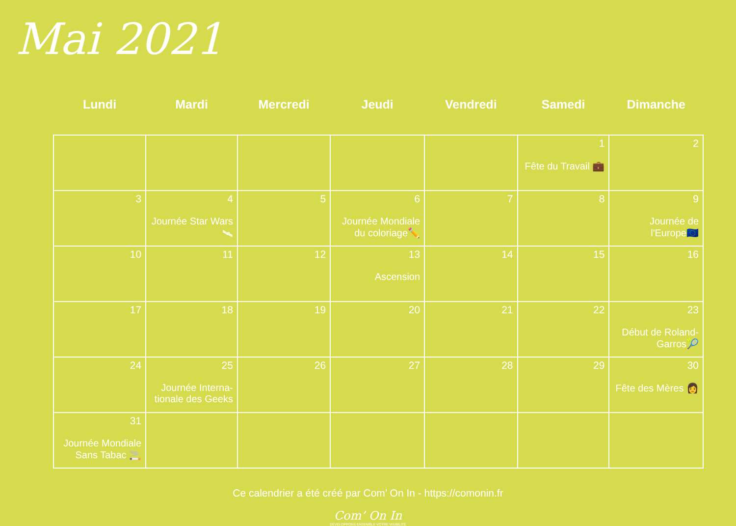Mai 2021
| Lundi | Mardi | Mercredi | Jeudi | Vendredi | Samedi | Dimanche |
| --- | --- | --- | --- | --- | --- | --- |
| | | | | | 1 Fête du Travail 💼 | 2 |
| 3 | 4 Journée Star Wars🛰 | 5 | 6 Journée Mondiale du coloriage✏️ | 7 | 8 | 9 Journée de l'Europe🇪🇺 |
| 10 | 11 | 12 | 13 Ascension | 14 | 15 | 16 |
| 17 | 18 | 19 | 20 | 21 | 22 | 23 Début de Roland-Garros🎾 |
| 24 | 25 Journée Interna-tionale des Geeks | 26 | 27 | 28 | 29 | 30 Fête des Mères 👩 |
| 31 Journée Mondiale Sans Tabac 🚬 | | | | | | |
Ce calendrier a été créé par Com’ On In - https://comonin.fr
Com’ On In
DÉVELOPPONS ENSEMBLE VOTRE VISIBILITÉ